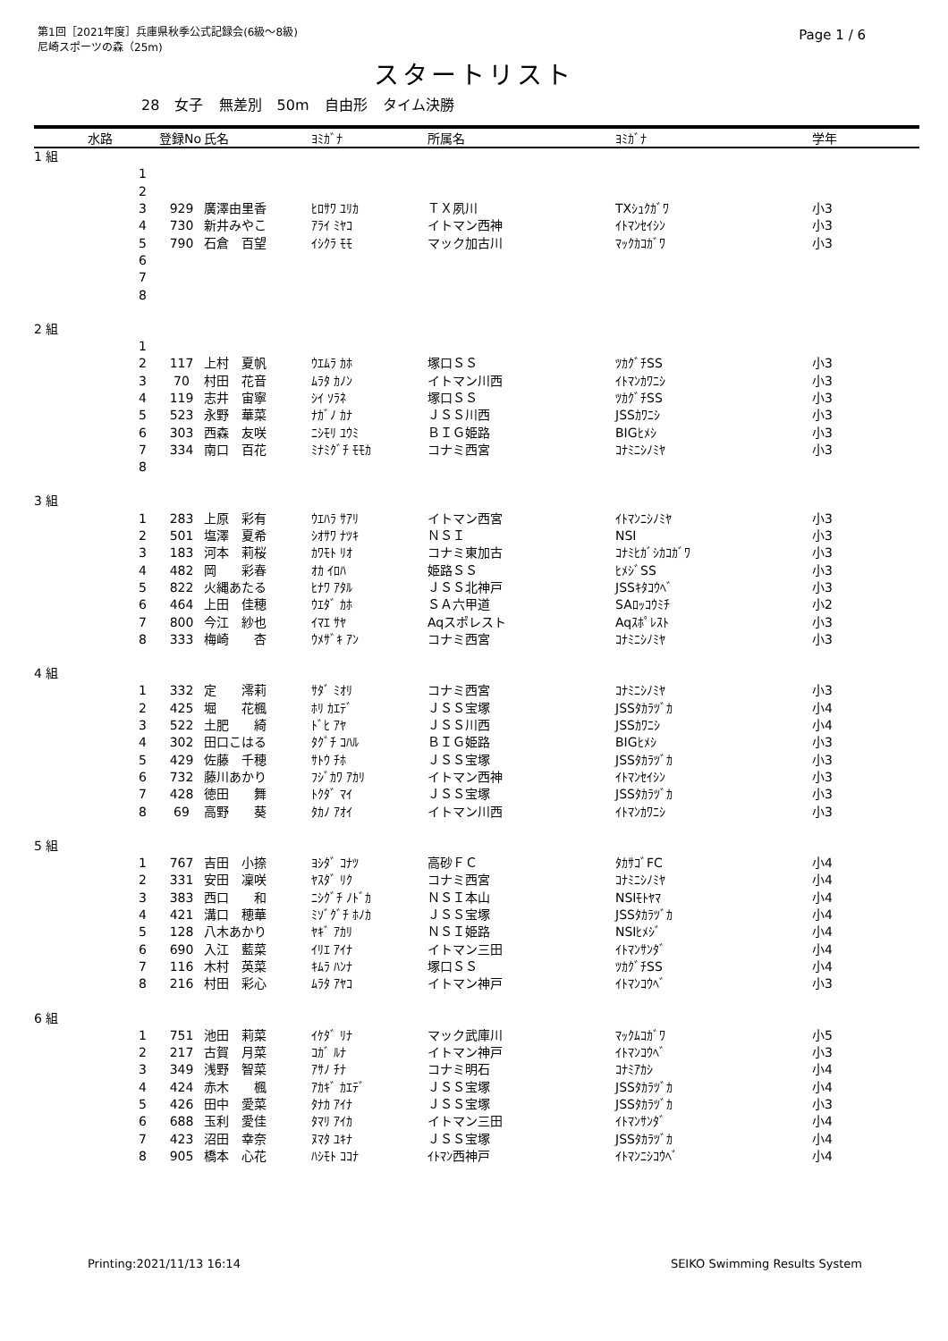第1回［2021年度］兵庫県秋季公式記録会(6級～8級)
尼崎スポーツの森（25m)
Page 1 / 6
スタートリスト
28 女子 無差別 50m 自由形 タイム決勝
| | 水路 | 登録No | 氏名 | ﾖﾐｶﾞﾅ | 所属名 | ﾖﾐｶﾞﾅ | 学年 |
| --- | --- | --- | --- | --- | --- | --- | --- |
| 1 組 | | | | | | | |
| | 1 | | | | | | |
| | 2 | | | | | | |
| | 3 | 929 | 廣澤由里香 | ﾋﾛｻﾜ ﾕﾘｶ | ＴＸ夙川 | TXｼｭｸｶﾞﾜ | 小3 |
| | 4 | 730 | 新井みやこ | ｱﾗｲ ﾐﾔｺ | イトマン西神 | ｲﾄﾏﾝｾｲｼﾝ | 小3 |
| | 5 | 790 | 石倉 百望 | ｲｼｸﾗ ﾓﾓ | マック加古川 | ﾏｯｸｶｺｶﾞﾜ | 小3 |
| | 6 | | | | | | |
| | 7 | | | | | | |
| | 8 | | | | | | |
| 2 組 | | | | | | | |
| | 1 | | | | | | |
| | 2 | 117 | 上村 夏帆 | ｳｴﾑﾗ ｶﾎ | 塚口ＳＳ | ﾂｶｸﾞﾁSS | 小3 |
| | 3 | 70 | 村田 花音 | ﾑﾗﾀ ｶﾉﾝ | イトマン川西 | ｲﾄﾏﾝｶﾜﾆｼ | 小3 |
| | 4 | 119 | 志井 宙寧 | ｼｲ ｿﾗﾈ | 塚口ＳＳ | ﾂｶｸﾞﾁSS | 小3 |
| | 5 | 523 | 永野 華菜 | ﾅｶﾞﾉ ｶﾅ | ＪＳＳ川西 | JSSｶﾜﾆｼ | 小3 |
| | 6 | 303 | 西森 友咲 | ﾆｼﾓﾘ ﾕｳﾐ | ＢＩＧ姫路 | BIGﾋﾒｼ | 小3 |
| | 7 | 334 | 南口 百花 | ﾐﾅﾐｸﾞﾁ ﾓﾓｶ | コナミ西宮 | ｺﾅﾐﾆｼﾉﾐﾔ | 小3 |
| | 8 | | | | | | |
| 3 組 | | | | | | | |
| | 1 | 283 | 上原 彩有 | ｳｴﾊﾗ ｻｱﾘ | イトマン西宮 | ｲﾄﾏﾝﾆｼﾉﾐﾔ | 小3 |
| | 2 | 501 | 塩澤 夏希 | ｼｵｻﾜ ﾅﾂｷ | ＮＳＩ | NSI | 小3 |
| | 3 | 183 | 河本 莉桜 | ｶﾜﾓﾄ ﾘｵ | コナミ東加古 | ｺﾅﾐﾋｶﾞｼｶｺｶﾞﾜ | 小3 |
| | 4 | 482 | 岡 彩春 | ｵｶ ｲﾛﾊ | 姫路ＳＳ | ﾋﾒｼﾞSS | 小3 |
| | 5 | 822 | 火縄あたる | ﾋﾅﾜ ｱﾀﾙ | ＪＳＳ北神戸 | JSSｷﾀｺｳﾍﾞ | 小3 |
| | 6 | 464 | 上田 佳穂 | ｳｴﾀﾞ ｶﾎ | ＳＡ六甲道 | SAﾛｯｺｳﾐﾁ | 小2 |
| | 7 | 800 | 今江 紗也 | ｲﾏｴ ｻﾔ | Aqスポレスト | Aqｽﾎﾟﾚｽﾄ | 小3 |
| | 8 | 333 | 梅崎 杏 | ｳﾒｻﾞｷ ｱﾝ | コナミ西宮 | ｺﾅﾐﾆｼﾉﾐﾔ | 小3 |
| 4 組 | | | | | | | |
| | 1 | 332 | 定 澪莉 | ｻﾀﾞ ﾐｵﾘ | コナミ西宮 | ｺﾅﾐﾆｼﾉﾐﾔ | 小3 |
| | 2 | 425 | 堀 花楓 | ﾎﾘ ｶｴﾃﾞ | ＪＳＳ宝塚 | JSSﾀｶﾗﾂﾞｶ | 小4 |
| | 3 | 522 | 土肥 綺 | ﾄﾞﾋ ｱﾔ | ＪＳＳ川西 | JSSｶﾜﾆｼ | 小4 |
| | 4 | 302 | 田口こはる | ﾀｸﾞﾁ ｺﾊﾙ | ＢＩＧ姫路 | BIGﾋﾒｼ | 小3 |
| | 5 | 429 | 佐藤 千穂 | ｻﾄｳ ﾁﾎ | ＪＳＳ宝塚 | JSSﾀｶﾗﾂﾞｶ | 小3 |
| | 6 | 732 | 藤川あかり | ﾌｼﾞｶﾜ ｱｶﾘ | イトマン西神 | ｲﾄﾏﾝｾｲｼﾝ | 小3 |
| | 7 | 428 | 徳田 舞 | ﾄｸﾀﾞ ﾏｲ | ＪＳＳ宝塚 | JSSﾀｶﾗﾂﾞｶ | 小3 |
| | 8 | 69 | 高野 葵 | ﾀｶﾉ ｱｵｲ | イトマン川西 | ｲﾄﾏﾝｶﾜﾆｼ | 小3 |
| 5 組 | | | | | | | |
| | 1 | 767 | 吉田 小捺 | ﾖｼﾀﾞ ｺﾅﾂ | 高砂ＦＣ | ﾀｶｻｺﾞFC | 小4 |
| | 2 | 331 | 安田 凜咲 | ﾔｽﾀﾞ ﾘｸ | コナミ西宮 | ｺﾅﾐﾆｼﾉﾐﾔ | 小4 |
| | 3 | 383 | 西口 和 | ﾆｼｸﾞﾁ ﾉﾄﾞｶ | ＮＳＩ本山 | NSIﾓﾄﾔﾏ | 小4 |
| | 4 | 421 | 溝口 穂華 | ﾐｿﾞｸﾞﾁ ﾎﾉｶ | ＪＳＳ宝塚 | JSSﾀｶﾗﾂﾞｶ | 小4 |
| | 5 | 128 | 八木あかり | ﾔｷﾞ ｱｶﾘ | ＮＳＩ姫路 | NSIﾋﾒｼﾞ | 小4 |
| | 6 | 690 | 入江 藍菜 | ｲﾘｴ ｱｲﾅ | イトマン三田 | ｲﾄﾏﾝｻﾝﾀﾞ | 小4 |
| | 7 | 116 | 木村 英菜 | ｷﾑﾗ ﾊﾝﾅ | 塚口ＳＳ | ﾂｶｸﾞﾁSS | 小4 |
| | 8 | 216 | 村田 彩心 | ﾑﾗﾀ ｱﾔｺ | イトマン神戸 | ｲﾄﾏﾝｺｳﾍﾞ | 小3 |
| 6 組 | | | | | | | |
| | 1 | 751 | 池田 莉菜 | ｲｹﾀﾞ ﾘﾅ | マック武庫川 | ﾏｯｸﾑｺｶﾞﾜ | 小5 |
| | 2 | 217 | 古賀 月菜 | ｺｶﾞ ﾙﾅ | イトマン神戸 | ｲﾄﾏﾝｺｳﾍﾞ | 小3 |
| | 3 | 349 | 浅野 智菜 | ｱｻﾉ ﾁﾅ | コナミ明石 | ｺﾅﾐｱｶｼ | 小4 |
| | 4 | 424 | 赤木 楓 | ｱｶｷﾞ ｶｴﾃﾞ | ＪＳＳ宝塚 | JSSﾀｶﾗﾂﾞｶ | 小4 |
| | 5 | 426 | 田中 愛菜 | ﾀﾅｶ ｱｲﾅ | ＪＳＳ宝塚 | JSSﾀｶﾗﾂﾞｶ | 小3 |
| | 6 | 688 | 玉利 愛佳 | ﾀﾏﾘ ｱｲｶ | イトマン三田 | ｲﾄﾏﾝｻﾝﾀﾞ | 小4 |
| | 7 | 423 | 沼田 幸奈 | ﾇﾏﾀ ﾕｷﾅ | ＪＳＳ宝塚 | JSSﾀｶﾗﾂﾞｶ | 小4 |
| | 8 | 905 | 橋本 心花 | ﾊｼﾓﾄ ｺｺﾅ | ｲﾄﾏﾝ西神戸 | ｲﾄﾏﾝﾆｼｺｳﾍﾞ | 小4 |
Printing:2021/11/13 16:14 SEIKO Swimming Results System